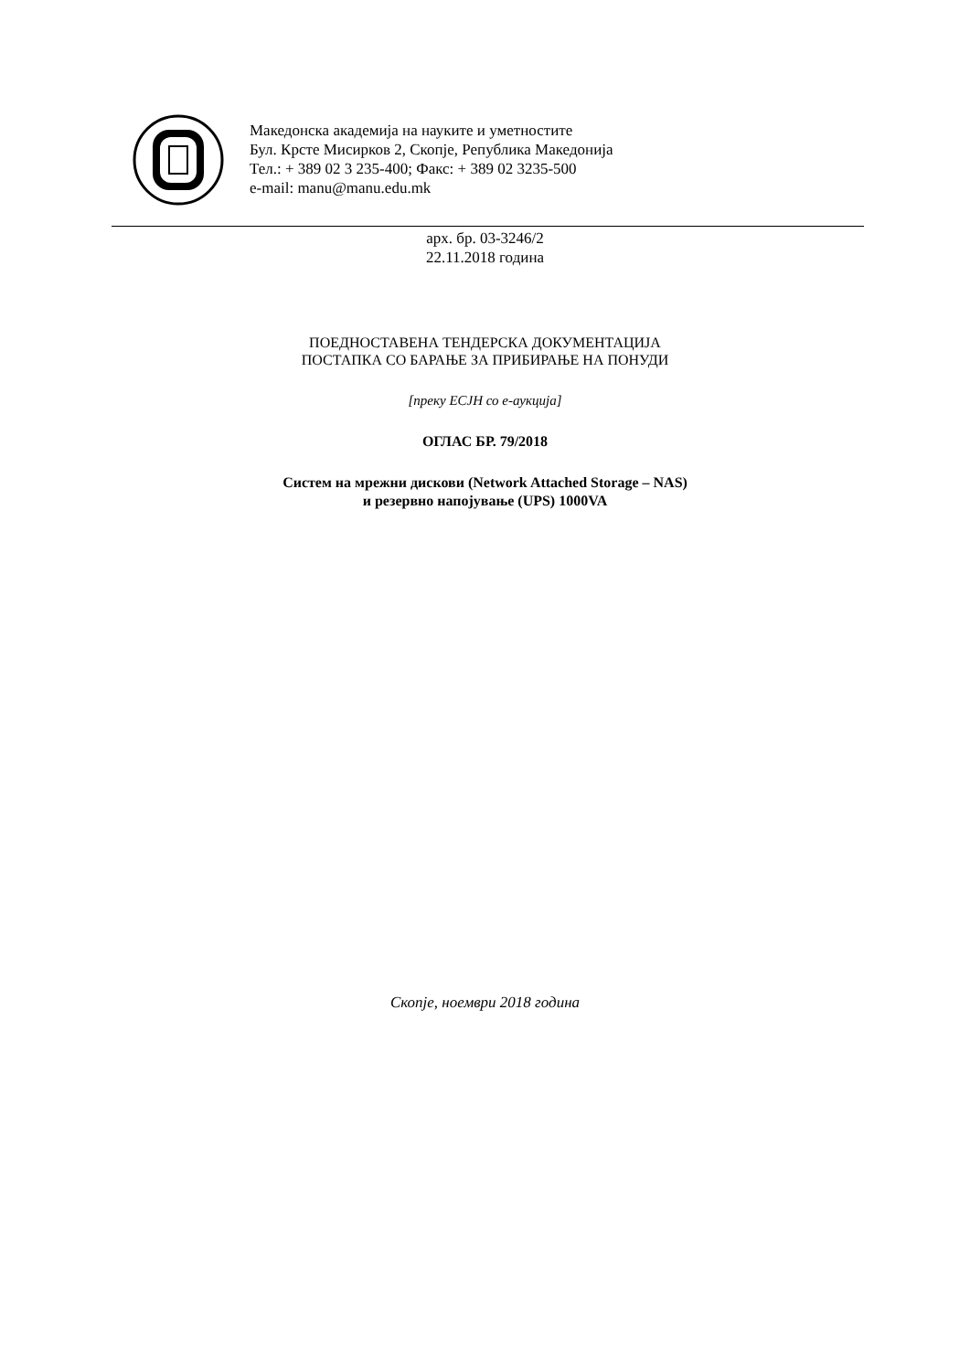Македонска академија на науките и уметностите
Бул. Крсте Мисирков 2, Скопје, Република Македонија
Тел.: + 389 02 3 235-400; Факс: + 389 02 3235-500
e-mail: manu@manu.edu.mk
арх. бр. 03-3246/2
22.11.2018 година
ПОЕДНОСТАВЕНА ТЕНДЕРСКА ДОКУМЕНТАЦИЈА
ПОСТАПКА СО БАРАЊЕ ЗА ПРИБИРАЊЕ НА ПОНУДИ
[преку ЕСЈН со е-аукција]
ОГЛАС БР. 79/2018
Систем на мрежни дискови (Network Attached Storage – NAS)
и резервно напојување (UPS) 1000VA
Скопје, ноември 2018 година